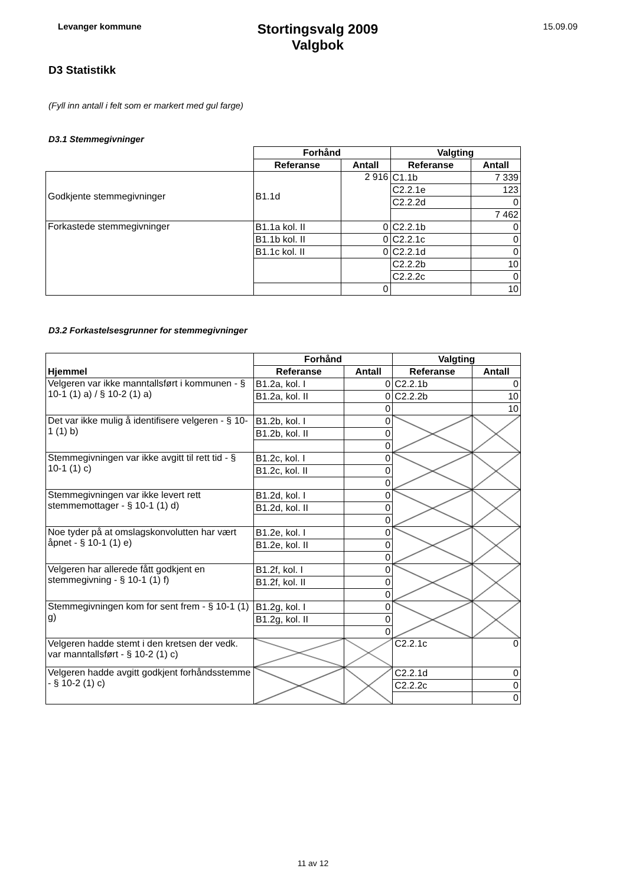Levanger kommune
Stortingsvalg 2009
Valgbok
15.09.09
D3 Statistikk
(Fyll inn antall i felt som er markert med gul farge)
D3.1 Stemmegivninger
| | Forhånd | | Valgting | |
| | Referanse | Antall | Referanse | Antall |
| Godkjente stemmegivninger | B1.1d | 2 916 | C1.1b | 7 339 |
| | | | C2.2.1e | 123 |
| | | | C2.2.2d | 0 |
| | | | | 7 462 |
| Forkastede stemmegivninger | B1.1a kol. II | 0 | C2.2.1b | 0 |
| | B1.1b kol. II | 0 | C2.2.1c | 0 |
| | B1.1c kol. II | 0 | C2.2.1d | 0 |
| | | | C2.2.2b | 10 |
| | | | C2.2.2c | 0 |
| | | 0 | | 10 |
D3.2 Forkastelsesgrunner for stemmegivninger
| | Forhånd | | Valgting | |
| Hjemmel | Referanse | Antall | Referanse | Antall |
| Velgeren var ikke manntallsført i kommunen - § 10-1 (1) a) / § 10-2 (1) a) | B1.2a, kol. I | 0 | C2.2.1b | 0 |
| | B1.2a, kol. II | 0 | C2.2.2b | 10 |
| | | 0 | | 10 |
| Det var ikke mulig å identifisere velgeren - § 10-1 (1) b) | B1.2b, kol. I | 0 | | |
| | B1.2b, kol. II | 0 | | |
| | | 0 | | |
| Stemmegivningen var ikke avgitt til rett tid - § 10-1 (1) c) | B1.2c, kol. I | 0 | | |
| | B1.2c, kol. II | 0 | | |
| | | 0 | | |
| Stemmegivningen var ikke levert rett stemmemottager - § 10-1 (1) d) | B1.2d, kol. I | 0 | | |
| | B1.2d, kol. II | 0 | | |
| | | 0 | | |
| Noe tyder på at omslagskonvolutten har vært åpnet - § 10-1 (1) e) | B1.2e, kol. I | 0 | | |
| | B1.2e, kol. II | 0 | | |
| | | 0 | | |
| Velgeren har allerede fått godkjent en stemmegivning - § 10-1 (1) f) | B1.2f, kol. I | 0 | | |
| | B1.2f, kol. II | 0 | | |
| | | 0 | | |
| Stemmegivningen kom for sent frem - § 10-1 (1) g) | B1.2g, kol. I | 0 | | |
| | B1.2g, kol. II | 0 | | |
| | | 0 | | |
| Velgeren hadde stemt i den kretsen der vedk. var manntallsført - § 10-2 (1) c) | | | C2.2.1c | 0 |
| Velgeren hadde avgitt godkjent forhåndsstemme - § 10-2 (1) c) | | | C2.2.1d | 0 |
| | | | C2.2.2c | 0 |
| | | | | 0 |
11 av 12